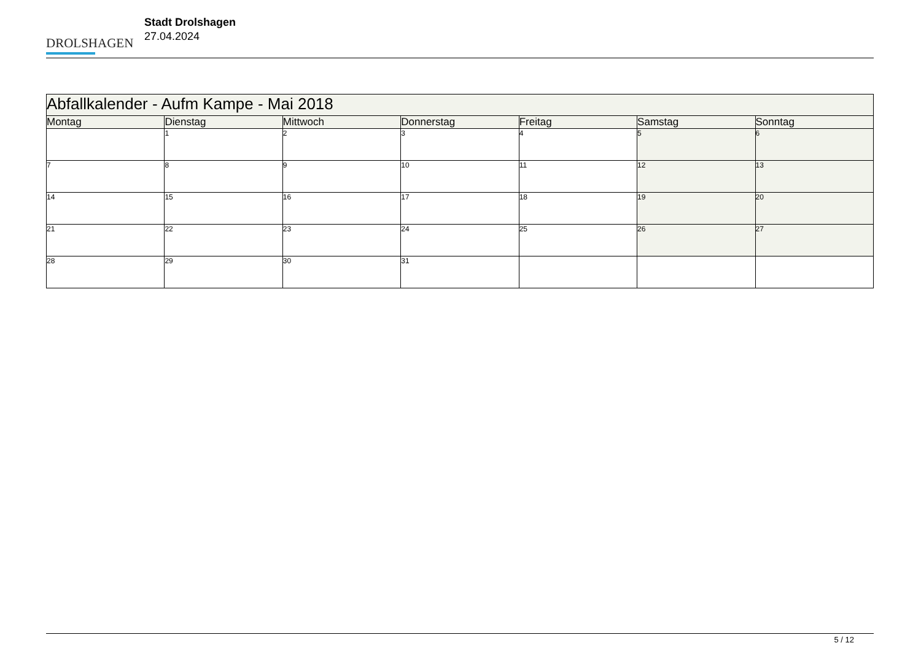DROLSHAGEN
Stadt Drolshagen
27.04.2024
| Abfallkalender - Aufm Kampe - Mai 2018 | | | | | | |
| --- | --- | --- | --- | --- | --- | --- |
| Montag | Dienstag | Mittwoch | Donnerstag | Freitag | Samstag | Sonntag |
| | 1 | 2 | 3 | 4 | 5 | 6 |
| 7 | 8 | 9 | 10 | 11 | 12 | 13 |
| 14 | 15 | 16 | 17 | 18 | 19 | 20 |
| 21 | 22 | 23 | 24 | 25 | 26 | 27 |
| 28 | 29 | 30 | 31 | | | |
5 / 12